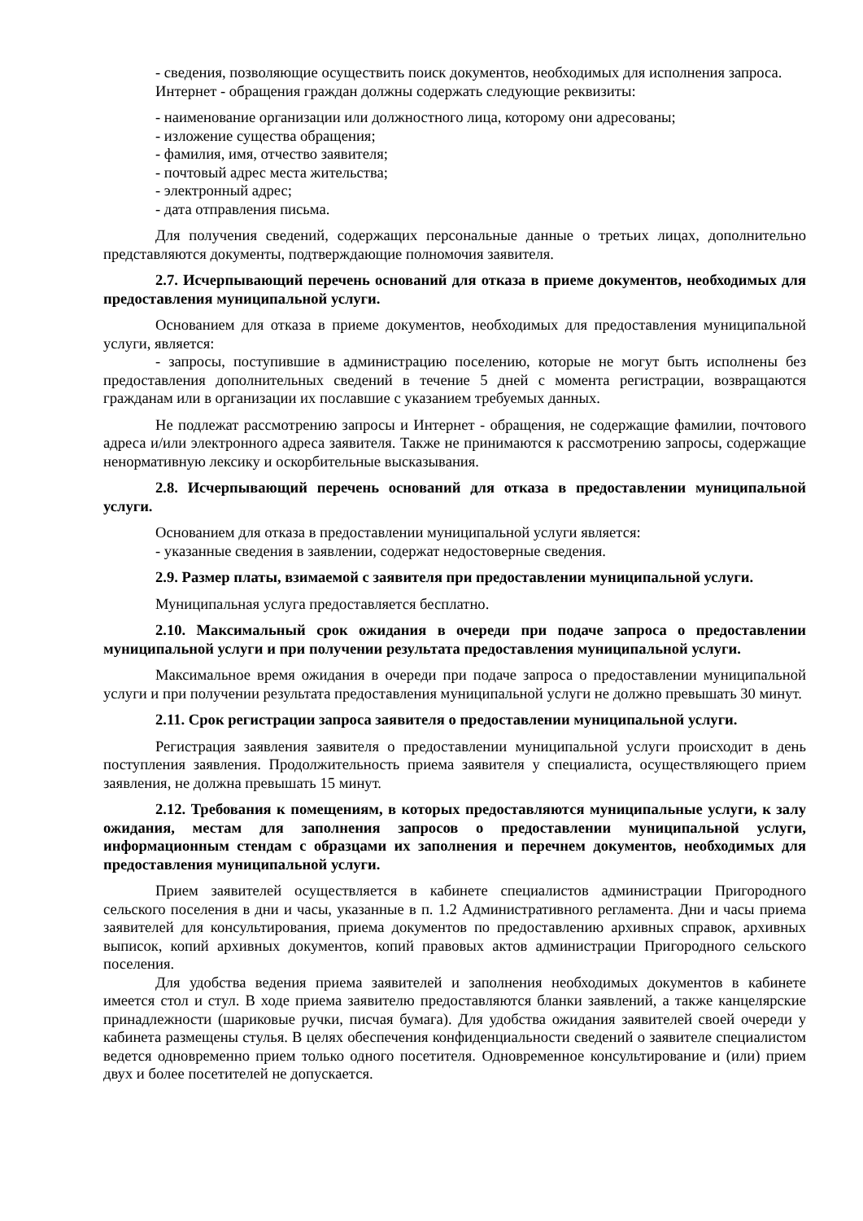- сведения, позволяющие осуществить поиск документов, необходимых для исполнения запроса.
Интернет - обращения граждан должны содержать следующие реквизиты:
- наименование организации или должностного лица, которому они адресованы;
- изложение существа обращения;
- фамилия, имя, отчество заявителя;
- почтовый адрес места жительства;
- электронный адрес;
- дата отправления письма.
Для получения сведений, содержащих персональные данные о третьих лицах, дополнительно представляются документы, подтверждающие полномочия заявителя.
2.7. Исчерпывающий перечень оснований для отказа в приеме документов, необходимых для предоставления муниципальной услуги.
Основанием для отказа в приеме документов, необходимых для предоставления муниципальной услуги, является:
- запросы, поступившие в администрацию поселению, которые не могут быть исполнены без предоставления дополнительных сведений в течение 5 дней с момента регистрации, возвращаются гражданам или в организации их пославшие с указанием требуемых данных.
Не подлежат рассмотрению запросы и Интернет - обращения, не содержащие фамилии, почтового адреса и/или электронного адреса заявителя. Также не принимаются к рассмотрению запросы, содержащие ненормативную лексику и оскорбительные высказывания.
2.8. Исчерпывающий перечень оснований для отказа в предоставлении муниципальной услуги.
Основанием для отказа в предоставлении муниципальной услуги является:
- указанные сведения в заявлении, содержат недостоверные сведения.
2.9. Размер платы, взимаемой с заявителя при предоставлении муниципальной услуги.
Муниципальная услуга предоставляется бесплатно.
2.10. Максимальный срок ожидания в очереди при подаче запроса о предоставлении муниципальной услуги и при получении результата предоставления муниципальной услуги.
Максимальное время ожидания в очереди при подаче запроса о предоставлении муниципальной услуги и при получении результата предоставления муниципальной услуги не должно превышать 30 минут.
2.11. Срок регистрации запроса заявителя о предоставлении муниципальной услуги.
Регистрация заявления заявителя о предоставлении муниципальной услуги происходит в день поступления заявления. Продолжительность приема заявителя у специалиста, осуществляющего прием заявления, не должна превышать 15 минут.
2.12. Требования к помещениям, в которых предоставляются муниципальные услуги, к залу ожидания, местам для заполнения запросов о предоставлении муниципальной услуги, информационным стендам с образцами их заполнения и перечнем документов, необходимых для предоставления муниципальной услуги.
Прием заявителей осуществляется в кабинете специалистов администрации Пригородного сельского поселения в дни и часы, указанные в п. 1.2 Административного регламента. Дни и часы приема заявителей для консультирования, приема документов по предоставлению архивных справок, архивных выписок, копий архивных документов, копий правовых актов администрации Пригородного сельского поселения.
Для удобства ведения приема заявителей и заполнения необходимых документов в кабинете имеется стол и стул. В ходе приема заявителю предоставляются бланки заявлений, а также канцелярские принадлежности (шариковые ручки, писчая бумага). Для удобства ожидания заявителей своей очереди у кабинета размещены стулья. В целях обеспечения конфиденциальности сведений о заявителе специалистом ведется одновременно прием только одного посетителя. Одновременное консультирование и (или) прием двух и более посетителей не допускается.